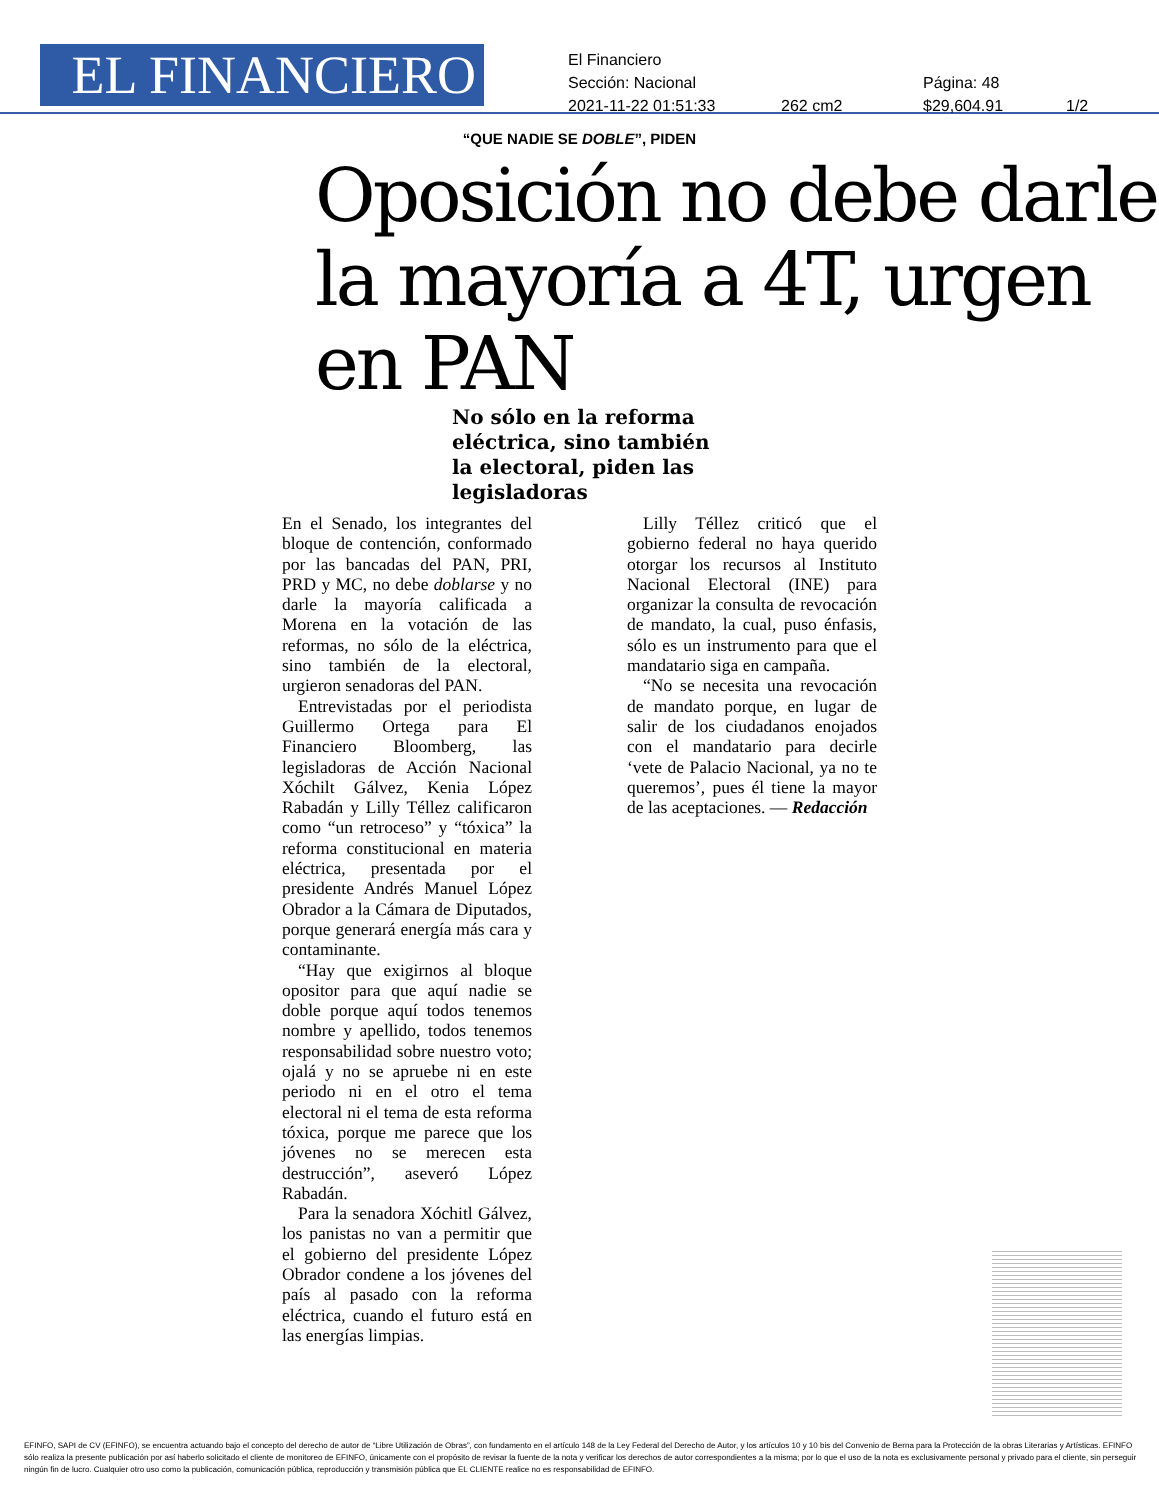EL FINANCIERO
El Financiero
Sección: Nacional Página: 48
2021-11-22 01:51:33 262 cm2 $29,604.91 1/2
“QUE NADIE SE DOBLE”, PIDEN
Oposición no debe darle la mayoría a 4T, urgen en PAN
No sólo en la reforma eléctrica, sino también la electoral, piden las legisladoras
En el Senado, los integrantes del bloque de contención, conformado por las bancadas del PAN, PRI, PRD y MC, no debe doblarse y no darle la mayoría calificada a Morena en la votación de las reformas, no sólo de la eléctrica, sino también de la electoral, urgieron senadoras del PAN.
Entrevistadas por el periodista Guillermo Ortega para El Financiero Bloomberg, las legisladoras de Acción Nacional Xóchilt Gálvez, Kenia López Rabadán y Lilly Téllez calificaron como “un retroceso” y “tóxica” la reforma constitucional en materia eléctrica, presentada por el presidente Andrés Manuel López Obrador a la Cámara de Diputados, porque generará energía más cara y contaminante.
“Hay que exigirnos al bloque opositor para que aquí nadie se doble porque aquí todos tenemos nombre y apellido, todos tenemos responsabilidad sobre nuestro voto; ojalá y no se apruebe ni en este periodo ni en el otro el tema electoral ni el tema de esta reforma tóxica, porque me parece que los jóvenes no se merecen esta destrucción”, aseveró López Rabadán.
Para la senadora Xóchitl Gálvez, los panistas no van a permitir que el gobierno del presidente López Obrador condene a los jóvenes del país al pasado con la reforma eléctrica, cuando el futuro está en las energías limpias.
Lilly Téllez criticó que el gobierno federal no haya querido otorgar los recursos al Instituto Nacional Electoral (INE) para organizar la consulta de revocación de mandato, la cual, puso énfasis, sólo es un instrumento para que el mandatario siga en campaña.
“No se necesita una revocación de mandato porque, en lugar de salir de los ciudadanos enojados con el mandatario para decirle ‘vete de Palacio Nacional, ya no te queremos’, pues él tiene la mayor de las aceptaciones. — Redacción
EFINFO, SAPI de CV (EFINFO), se encuentra actuando bajo el concepto del derecho de autor de “Libre Utilización de Obras”, con fundamento en el artículo 148 de la Ley Federal del Derecho de Autor, y los artículos 10 y 10 bis del Convenio de Berna para la Protección de la obras Literarias y Artísticas. EFINFO sólo realiza la presente publicación por así haberlo solicitado el cliente de monitoreo de EFINFO, únicamente con el propósito de revisar la fuente de la nota y verificar los derechos de autor correspondientes a la misma; por lo que el uso de la nota es exclusivamente personal y privado para el cliente, sin perseguir ningún fin de lucro. Cualquier otro uso como la publicación, comunicación pública, reproducción y transmisión pública que EL CLIENTE realice no es responsabilidad de EFINFO.